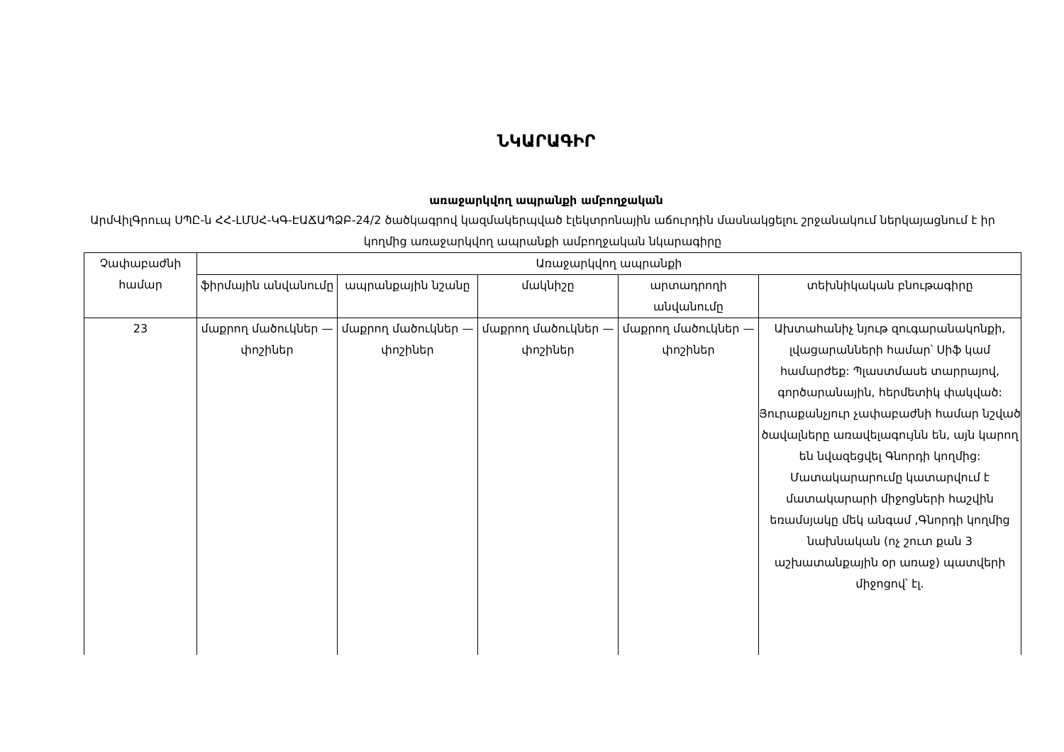ՆԿԱՐԱԳԻՐ
առաջարկվող ապրանքի ամբողջական
ԱրմՎիլԳրուպ ՍՊԸ-ն ՀՀ-ԼՄՍՀ-ԿԳ-ԷԱՃԱՊՁԲ-24/2 ծածկագրով կազմակերպված էլեկտրոնային աճուրդին մասնակցելու շրջանակում ներկայացնում է իր կողմից առաջարկվող ապրանքի ամբողջական նկարագիրը
| Չափաբաժնի համար | Առաջարկվող ապրանքի | | | | |
| --- | --- | --- | --- | --- | --- |
| | ֆիրմային անվանումը | ապրանքային նշանը | մակնիշը | արտադրողի անվանումը | տեխնիկական բնութագիրը |
| 23 | մաքրող մածուկներ — փոշիներ | մաքրող մածուկներ — փոշիներ | մաքրող մածուկներ — փոշիներ | մաքրող մածուկներ — փոշիներ | Ախտահանիչ նյութ զուգարանակոնքի, լվացարանների համար՝ Սիֆ կամ համարժեք: Պլաստմասե տարրայով, գործարանային, հերմետիկ փակված: Յուրաքանչյուր չափաբաժնի համար նշված ծավալները առավելագույնն են, այն կարող են նվազեցվել Գնորդի կողմից: Մատակարարումը կատարվում է մատակարարի միջոցների հաշվին եռամսյակը մեկ անգամ ,Գնորդի կողմից նախնական (ոչ շուտ քան 3 աշխատանքային օր առաջ) պատվերի միջոցով՝ էլ. |